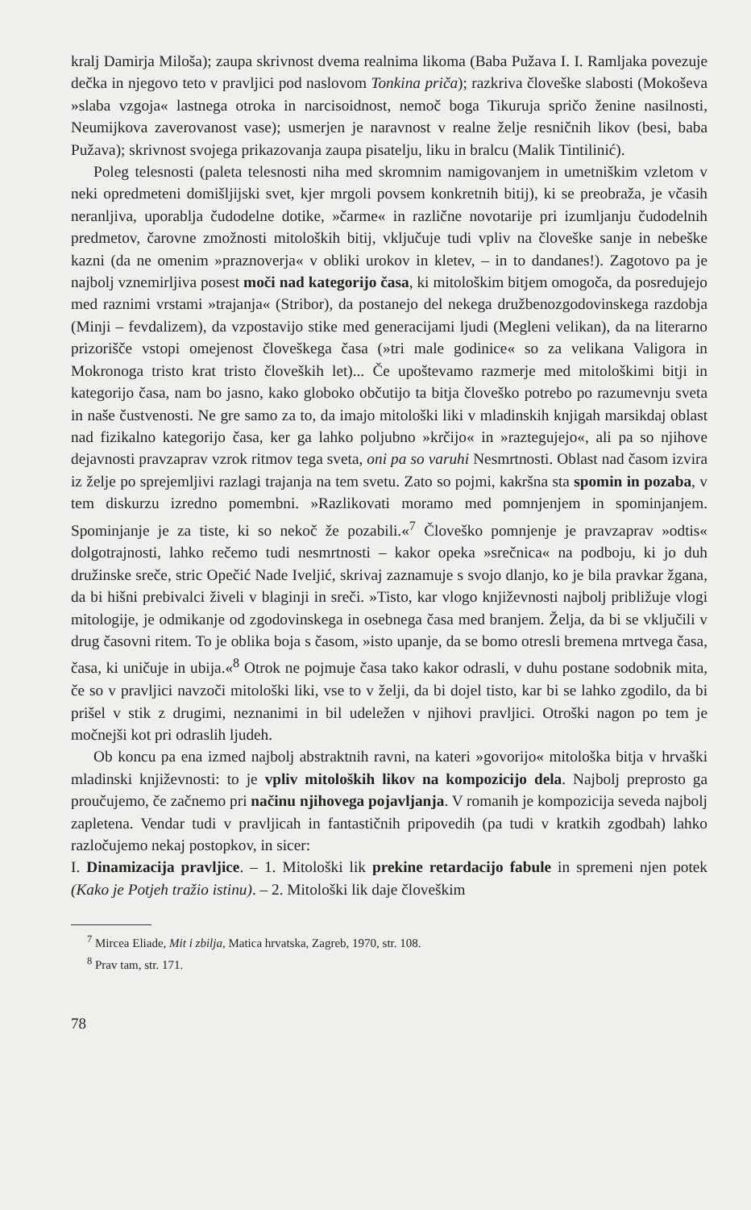kralj Damirja Miloša); zaupa skrivnost dvema realnima likoma (Baba Pužava I. I. Ramljaka povezuje dečka in njegovo teto v pravljici pod naslovom Tonkina priča); razkriva človeške slabosti (Mokoševa »slaba vzgoja« lastnega otroka in narcisoidnost, nemoč boga Tikuruja spričo ženine nasilnosti, Neumijkova zaverovanost vase); usmerjen je naravnost v realne želje resničnih likov (besi, baba Pužava); skrivnost svojega prikazovanja zaupa pisatelju, liku in bralcu (Malik Tintilinić).
Poleg telesnosti (paleta telesnosti niha med skromnim namigovanjem in umetniškim vzletom v neki opredmeteni domišljijski svet, kjer mrgoli povsem konkretnih bitij), ki se preobraža, je včasih neranljiva, uporablja čudodelne dotike, »čarme« in različne novotarije pri izumljanju čudodelnih predmetov, čarovne zmožnosti mitoloških bitij, vključuje tudi vpliv na človeške sanje in nebeške kazni (da ne omenim »praznoverja« v obliki urokov in kletev, – in to dandanes!). Zagotovo pa je najbolj vznemirljiva posest moči nad kategorijo časa, ki mitološkim bitjem omogoča, da posredujejo med raznimi vrstami »trajanja« (Stribor), da postanejo del nekega družbenozgodovinskega razdobja (Minji – fevdalizem), da vzpostavijo stike med generacijami ljudi (Megleni velikan), da na literarno prizorišče vstopi omejenost človeškega časa (»tri male godinice« so za velikana Valigora in Mokronoga tristo krat tristo človeških let)... Če upoštevamo razmerje med mitološkimi bitji in kategorijo časa, nam bo jasno, kako globoko občutijo ta bitja človeško potrebo po razumevnju sveta in naše čustvenosti. Ne gre samo za to, da imajo mitološki liki v mladinskih knjigah marsikdaj oblast nad fizikalno kategorijo časa, ker ga lahko poljubno »krčijo« in »raztegujejo«, ali pa so njihove dejavnosti pravzaprav vzrok ritmov tega sveta, oni pa so varuhi Nesmrtnosti. Oblast nad časom izvira iz želje po sprejemljivi razlagi trajanja na tem svetu. Zato so pojmi, kakršna sta spomin in pozaba, v tem diskurzu izredno pomembni. »Razlikovati moramo med pomnjenjem in spominjanjem. Spominjanje je za tiste, ki so nekoč že pozabili.«<sup>7</sup> Človeško pomnjenje je pravzaprav »odtis« dolgotrajnosti, lahko rečemo tudi nesmrtnosti – kakor opeka »srečnica« na podboju, ki jo duh družinske sreče, stric Opečić Nade Iveljić, skrivaj zaznamuje s svojo dlanjo, ko je bila pravkar žgana, da bi hišni prebivalci živeli v blaginji in sreči. »Tisto, kar vlogo književnosti najbolj približuje vlogi mitologije, je odmikanje od zgodovinskega in osebnega časa med branjem. Želja, da bi se vključili v drug časovni ritem. To je oblika boja s časom, »isto upanje, da se bomo otresli bremena mrtvega časa, časa, ki uničuje in ubija.«<sup>8</sup> Otrok ne pojmuje časa tako kakor odrasli, v duhu postane sodobnik mita, če so v pravljici navzoči mitološki liki, vse to v želji, da bi dojel tisto, kar bi se lahko zgodilo, da bi prišel v stik z drugimi, neznanimi in bil udeležen v njihovi pravljici. Otroški nagon po tem je močnejši kot pri odraslih ljudeh.
Ob koncu pa ena izmed najbolj abstraktnih ravni, na kateri »govorijo« mitološka bitja v hrvaški mladinski književnosti: to je vpliv mitoloških likov na kompozicijo dela. Najbolj preprosto ga proučujemo, če začnemo pri načinu njihovega pojavljanja. V romanih je kompozicija seveda najbolj zapletena. Vendar tudi v pravljicah in fantastičnih pripovedih (pa tudi v kratkih zgodbah) lahko razločujemo nekaj postopkov, in sicer:
I. Dinamizacija pravljice. – 1. Mitološki lik prekine retardacijo fabule in spremeni njen potek (Kako je Potjeh tražio istinu). – 2. Mitološki lik daje človeškim
<sup>7</sup> Mircea Eliade, Mit i zbilja, Matica hrvatska, Zagreb, 1970, str. 108.
<sup>8</sup> Prav tam, str. 171.
78